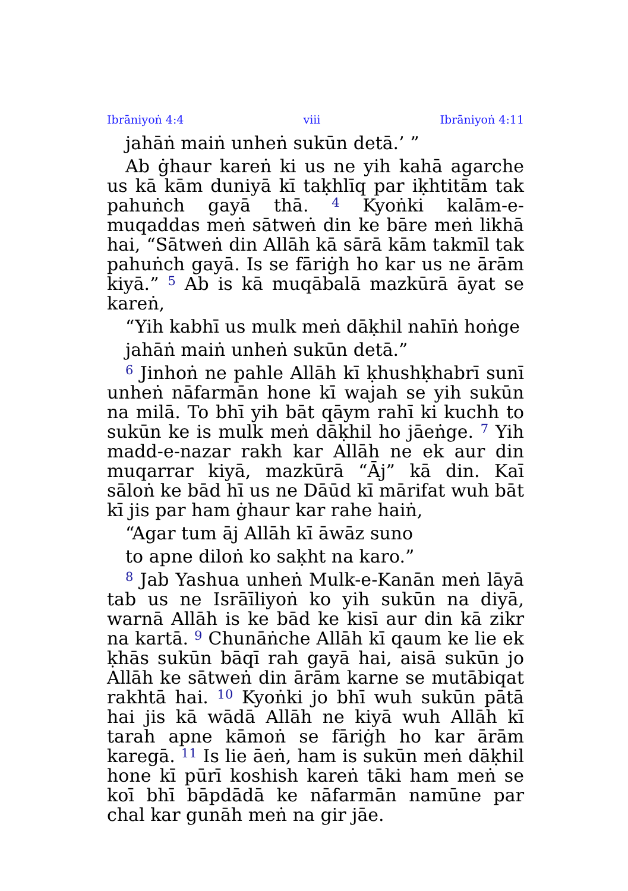Ibrāniyoṅ 4:4 viii Ibrāniyoṅ 4:11
jahāṅ maiṅ unheṅ sukūn detā.’ ”
Ab ġhaur kareṅ ki us ne yih kahā agarche us kā kām duniyā kī taḳhlīq par iḳhtitām tak pahuṅch gayā thā. <sup>4</sup> Kyoṅki kalām-e-muqaddas meṅ sātweṅ din ke bāre meṅ likhā hai, “Sātweṅ din Allāh kā sārā kām takmīl tak pahuṅch gayā. Is se fāriġh ho kar us ne ārām kiyā.” <sup>5</sup> Ab is kā muqābalā mazkūrā āyat se kareṅ,
“Yih kabhī us mulk meṅ dāḳhil nahīṅ hoṅge
jahāṅ maiṅ unheṅ sukūn detā.”
<sup>6</sup> Jinhoṅ ne pahle Allāh kī ḳhushḳhabrī sunī unheṅ nāfarmān hone kī wajah se yih sukūn na milā. To bhī yih bāt qāym rahī ki kuchh to sukūn ke is mulk meṅ dāḳhil ho jāeṅge. <sup>7</sup> Yih madd-e-nazar rakh kar Allāh ne ek aur din muqarrar kiyā, mazkūrā “Āj” kā din. Kaī sāloṅ ke bād hī us ne Dāūd kī mārifat wuh bāt kī jis par ham ġhaur kar rahe haiṅ,
“Agar tum āj Allāh kī āwāz suno
to apne diloṅ ko saḳht na karo.”
<sup>8</sup> Jab Yashua unheṅ Mulk-e-Kanān meṅ lāyā tab us ne Isrāīliyoṅ ko yih sukūn na diyā, warnā Allāh is ke bād ke kisī aur din kā zikr na kartā. <sup>9</sup> Chunāṅche Allāh kī qaum ke lie ek ḳhās sukūn bāqī rah gayā hai, aisā sukūn jo Allāh ke sātweṅ din ārām karne se mutābiqat rakhtā hai. <sup>10</sup> Kyoṅki jo bhī wuh sukūn pātā hai jis kā wādā Allāh ne kiyā wuh Allāh kī tarah apne kāmoṅ se fāriġh ho kar ārām karegā. <sup>11</sup> Is lie āeṅ, ham is sukūn meṅ dāḳhil hone kī pūrī koshish kareṅ tāki ham meṅ se koī bhī bāpdādā ke nāfarmān namūne par chal kar gunāh meṅ na gir jāe.